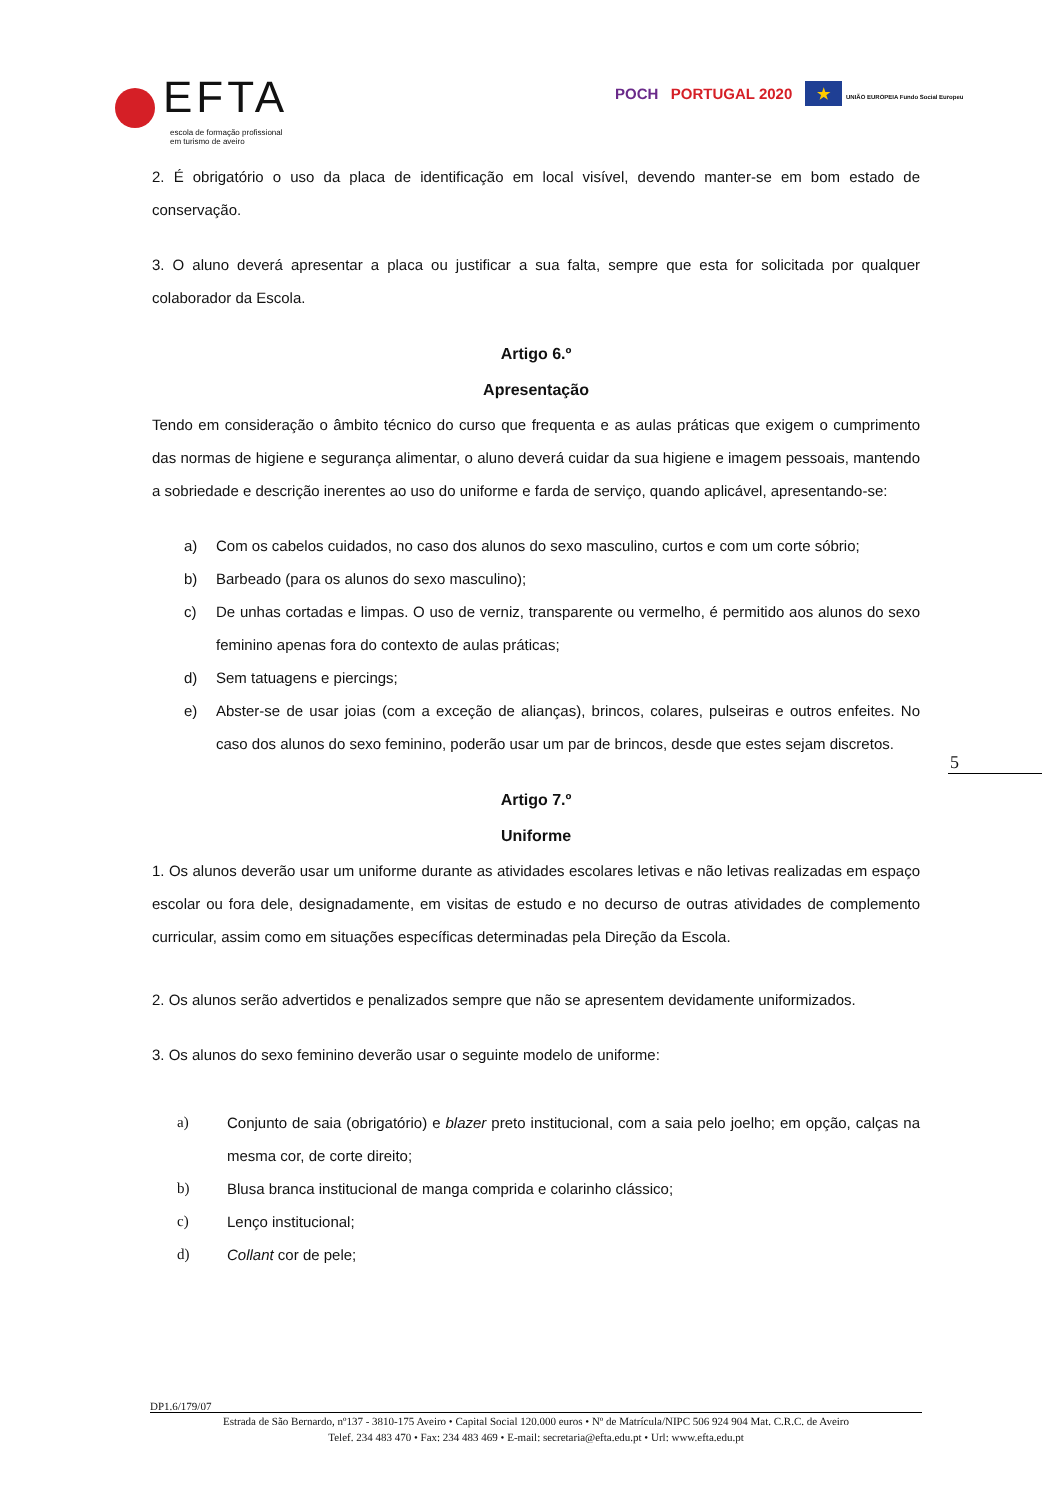EFTA
escola de formação profissional
em turismo de aveiro
POCH PORTUGAL 2020 ★ UNIÃO EUROPEIA Fundo Social Europeu
2. É obrigatório o uso da placa de identificação em local visível, devendo manter-se em bom estado de conservação.
3. O aluno deverá apresentar a placa ou justificar a sua falta, sempre que esta for solicitada por qualquer colaborador da Escola.
Artigo 6.º
Apresentação
Tendo em consideração o âmbito técnico do curso que frequenta e as aulas práticas que exigem o cumprimento das normas de higiene e segurança alimentar, o aluno deverá cuidar da sua higiene e imagem pessoais, mantendo a sobriedade e descrição inerentes ao uso do uniforme e farda de serviço, quando aplicável, apresentando-se:
a) Com os cabelos cuidados, no caso dos alunos do sexo masculino, curtos e com um corte sóbrio;
b) Barbeado (para os alunos do sexo masculino);
c) De unhas cortadas e limpas. O uso de verniz, transparente ou vermelho, é permitido aos alunos do sexo feminino apenas fora do contexto de aulas práticas;
d) Sem tatuagens e piercings;
e) Abster-se de usar joias (com a exceção de alianças), brincos, colares, pulseiras e outros enfeites. No caso dos alunos do sexo feminino, poderão usar um par de brincos, desde que estes sejam discretos.
Artigo 7.º
Uniforme
1. Os alunos deverão usar um uniforme durante as atividades escolares letivas e não letivas realizadas em espaço escolar ou fora dele, designadamente, em visitas de estudo e no decurso de outras atividades de complemento curricular, assim como em situações específicas determinadas pela Direção da Escola.
2. Os alunos serão advertidos e penalizados sempre que não se apresentem devidamente uniformizados.
3. Os alunos do sexo feminino deverão usar o seguinte modelo de uniforme:
a) Conjunto de saia (obrigatório) e blazer preto institucional, com a saia pelo joelho; em opção, calças na mesma cor, de corte direito;
b) Blusa branca institucional de manga comprida e colarinho clássico;
c) Lenço institucional;
d) Collant cor de pele;
5
DP1.6/179/07
Estrada de São Bernardo, nº137 - 3810-175 Aveiro • Capital Social 120.000 euros • Nº de Matrícula/NIPC 506 924 904 Mat. C.R.C. de Aveiro
Telef. 234 483 470 • Fax: 234 483 469 • E-mail: secretaria@efta.edu.pt • Url: www.efta.edu.pt